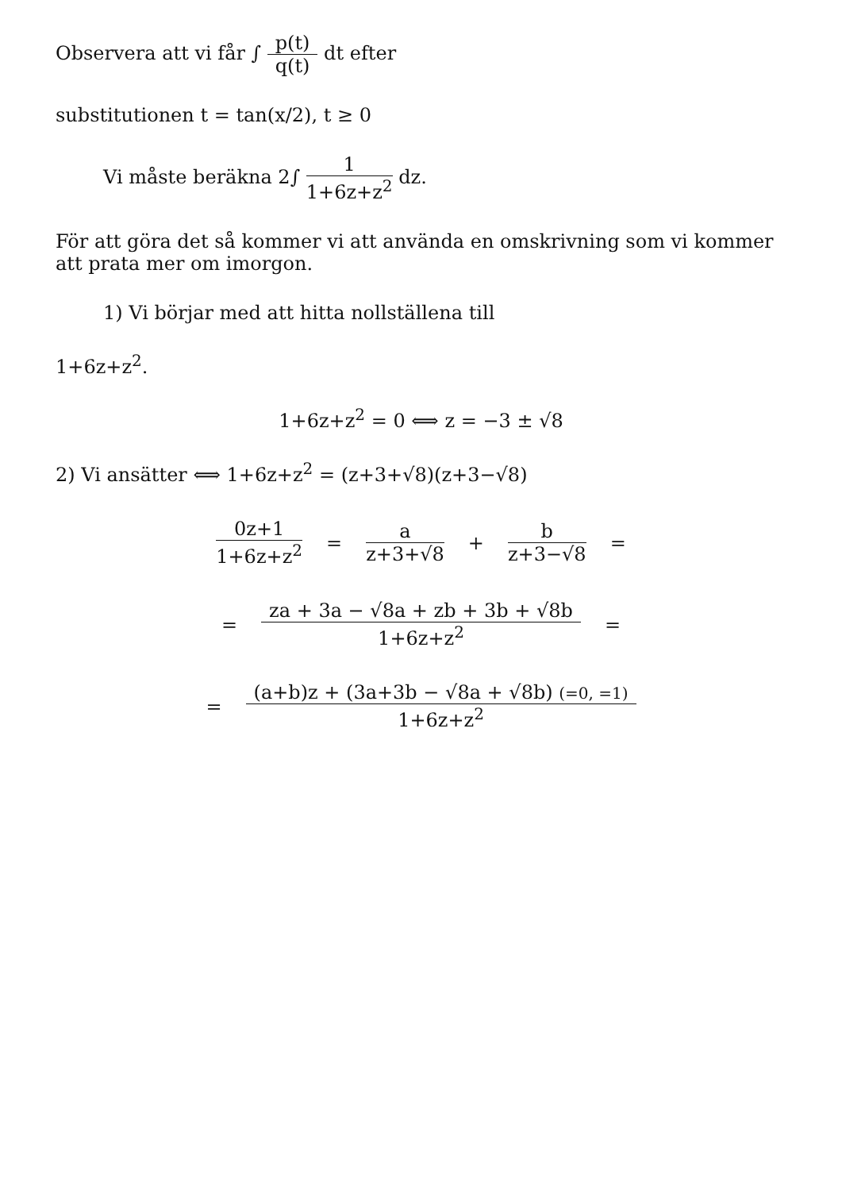Observera att vi får ∫ p(t) q(t) dt efter
substitutionen t = tan(x/2), t ≥ 0
Vi måste beräkna 2∫ 1 1+6z+z<sup>2</sup> dz.
För att göra det så kommer vi att använda en omskrivning som vi kommer att prata mer om imorgon.
1) Vi börjar med att hitta nollställena till
1+6z+z<sup>2</sup>.
1+6z+z<sup>2</sup> = 0 ⟺ z = −3 ± √8
2) Vi ansätter ⟺ 1+6z+z<sup>2</sup> = (z+3+√8)(z+3−√8)
0z+1 1+6z+z<sup>2</sup> = a z+3+√8 + b z+3−√8 =
= za + 3a − √8a + zb + 3b + √8b 1+6z+z<sup>2</sup> =
= (a+b)z + (3a+3b − √8a + √8b) (=0, =1) 1+6z+z<sup>2</sup>